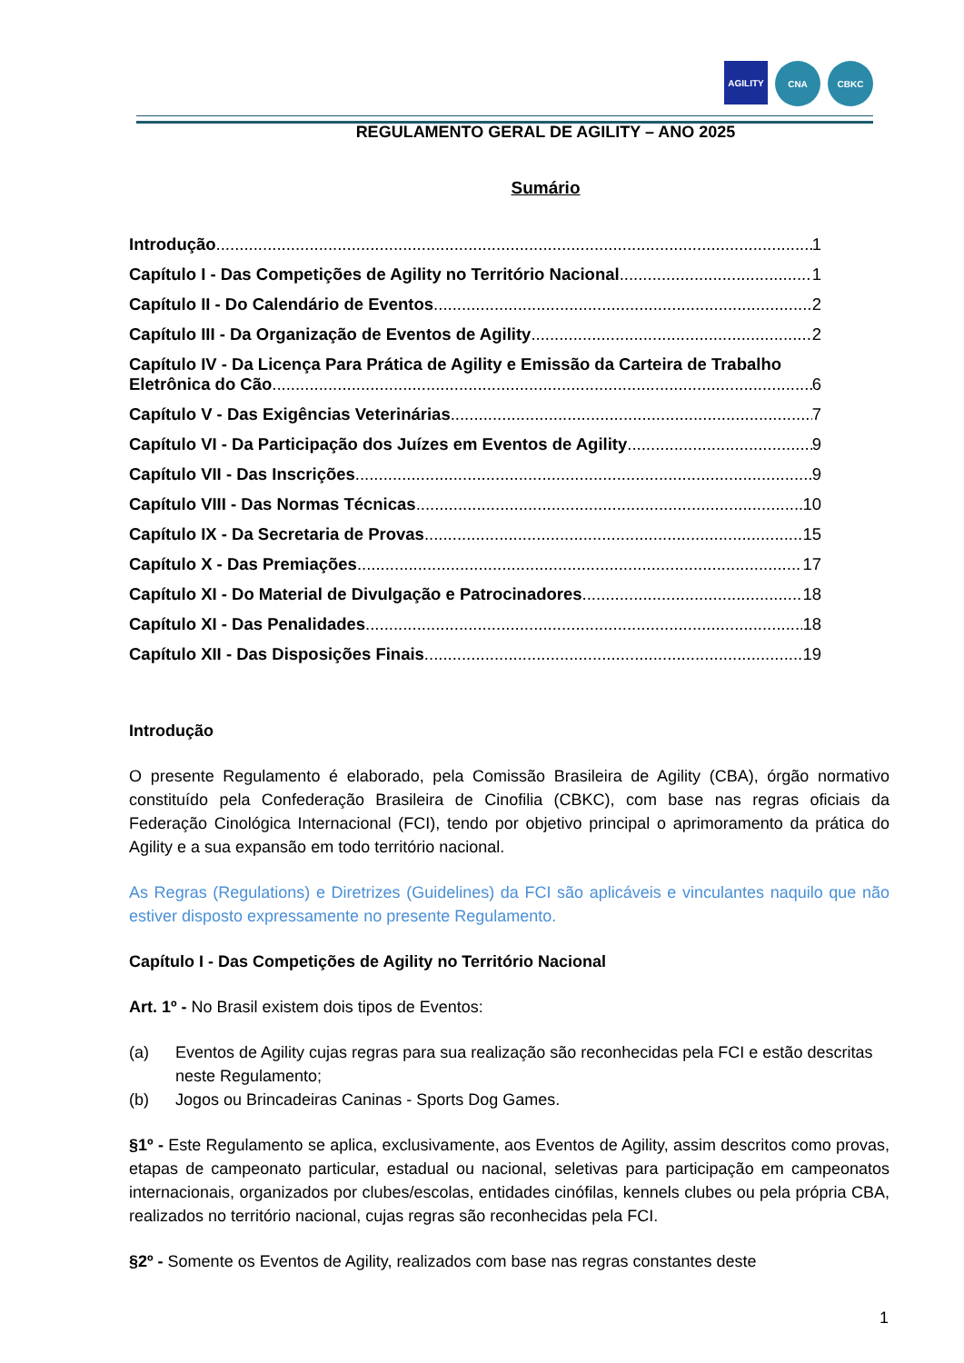AGILITY
CNA CBKC
REGULAMENTO GERAL DE AGILITY – ANO 2025
Sumário
Introdução 1
Capítulo I - Das Competições de Agility no Território Nacional 1
Capítulo II - Do Calendário de Eventos 2
Capítulo III - Da Organização de Eventos de Agility 2
Capítulo IV - Da Licença Para Prática de Agility e Emissão da Carteira de Trabalho
Eletrônica do Cão 6
Capítulo V - Das Exigências Veterinárias 7
Capítulo VI - Da Participação dos Juízes em Eventos de Agility 9
Capítulo VII - Das Inscrições 9
Capítulo VIII - Das Normas Técnicas 10
Capítulo IX - Da Secretaria de Provas 15
Capítulo X - Das Premiações 17
Capítulo XI - Do Material de Divulgação e Patrocinadores 18
Capítulo XI - Das Penalidades 18
Capítulo XII - Das Disposições Finais 19
Introdução
O presente Regulamento é elaborado, pela Comissão Brasileira de Agility (CBA), órgão normativo constituído pela Confederação Brasileira de Cinofilia (CBKC), com base nas regras oficiais da Federação Cinológica Internacional (FCI), tendo por objetivo principal o aprimoramento da prática do Agility e a sua expansão em todo território nacional.
As Regras (Regulations) e Diretrizes (Guidelines) da FCI são aplicáveis e vinculantes naquilo que não estiver disposto expressamente no presente Regulamento.
Capítulo I - Das Competições de Agility no Território Nacional
Art. 1º - No Brasil existem dois tipos de Eventos:
(a) Eventos de Agility cujas regras para sua realização são reconhecidas pela FCI e estão descritas neste Regulamento;
(b) Jogos ou Brincadeiras Caninas - Sports Dog Games.
§1º - Este Regulamento se aplica, exclusivamente, aos Eventos de Agility, assim descritos como provas, etapas de campeonato particular, estadual ou nacional, seletivas para participação em campeonatos internacionais, organizados por clubes/escolas, entidades cinófilas, kennels clubes ou pela própria CBA, realizados no território nacional, cujas regras são reconhecidas pela FCI.
§2º - Somente os Eventos de Agility, realizados com base nas regras constantes deste
1